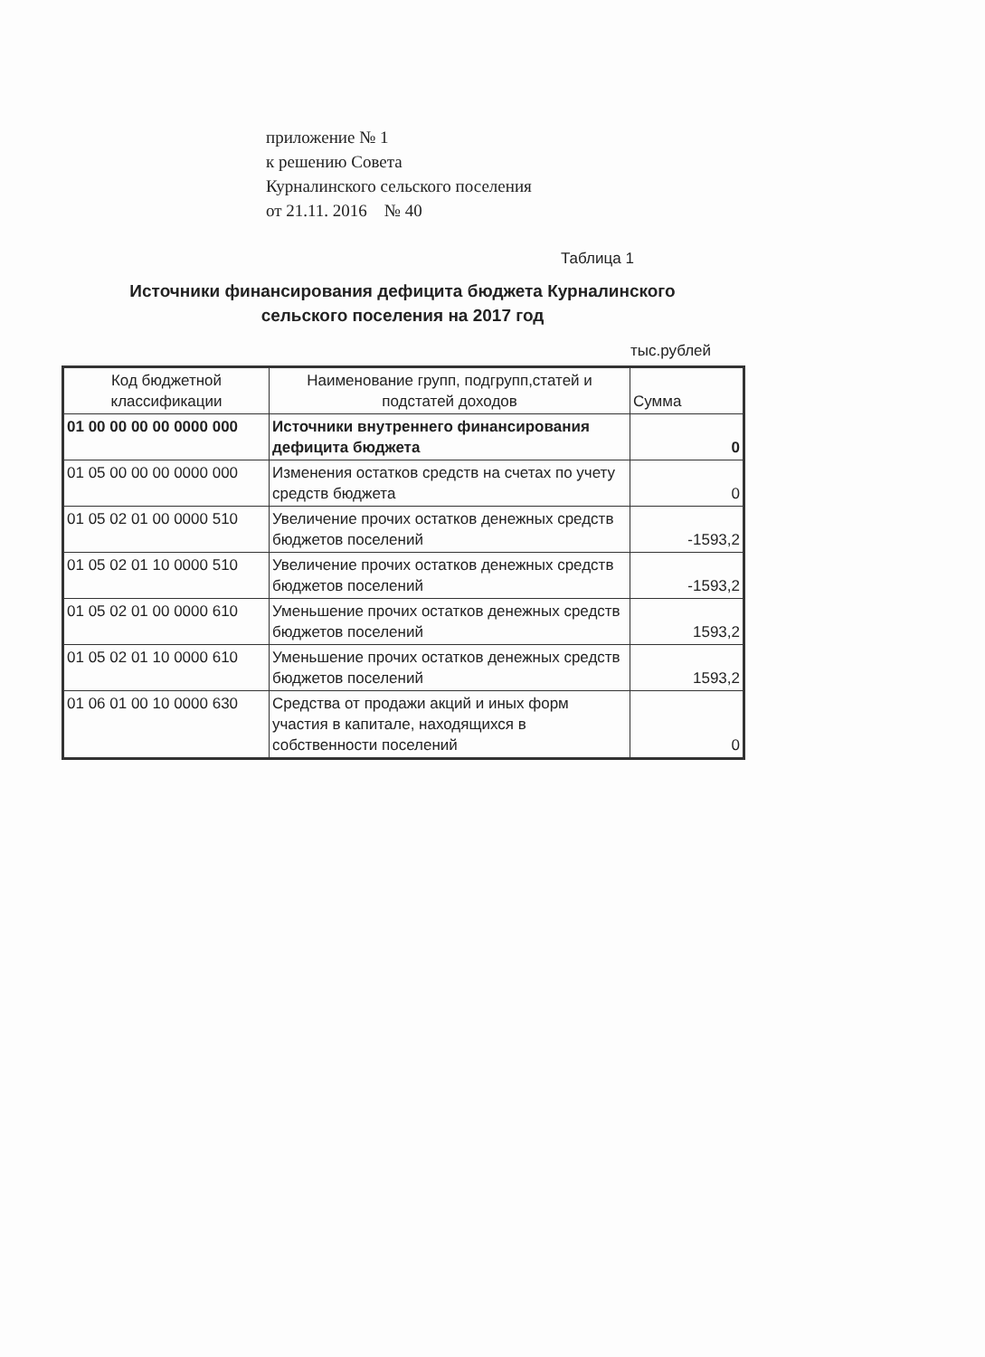приложение № 1
к решению Совета
Курналинского сельского поселения
от 21.11. 2016 № 40
Таблица 1
Источники финансирования дефицита бюджета Курналинского сельского поселения на 2017 год
тыс.рублей
| Код бюджетной классификации | Наименование групп, подгрупп,статей и подстатей доходов | Сумма |
| --- | --- | --- |
| 01 00 00 00 00 0000 000 | Источники внутреннего финансирования дефицита бюджета | 0 |
| 01 05 00 00 00 0000 000 | Изменения остатков средств на счетах по учету средств бюджета | 0 |
| 01 05 02 01 00 0000 510 | Увеличение прочих остатков денежных средств бюджетов поселений | -1593,2 |
| 01 05 02 01 10 0000 510 | Увеличение прочих остатков денежных средств бюджетов поселений | -1593,2 |
| 01 05 02 01 00 0000 610 | Уменьшение прочих остатков денежных средств бюджетов поселений | 1593,2 |
| 01 05 02 01 10 0000 610 | Уменьшение прочих остатков денежных средств бюджетов поселений | 1593,2 |
| 01 06 01 00 10 0000 630 | Средства от продажи акций и иных форм участия в капитале, находящихся в собственности поселений | 0 |